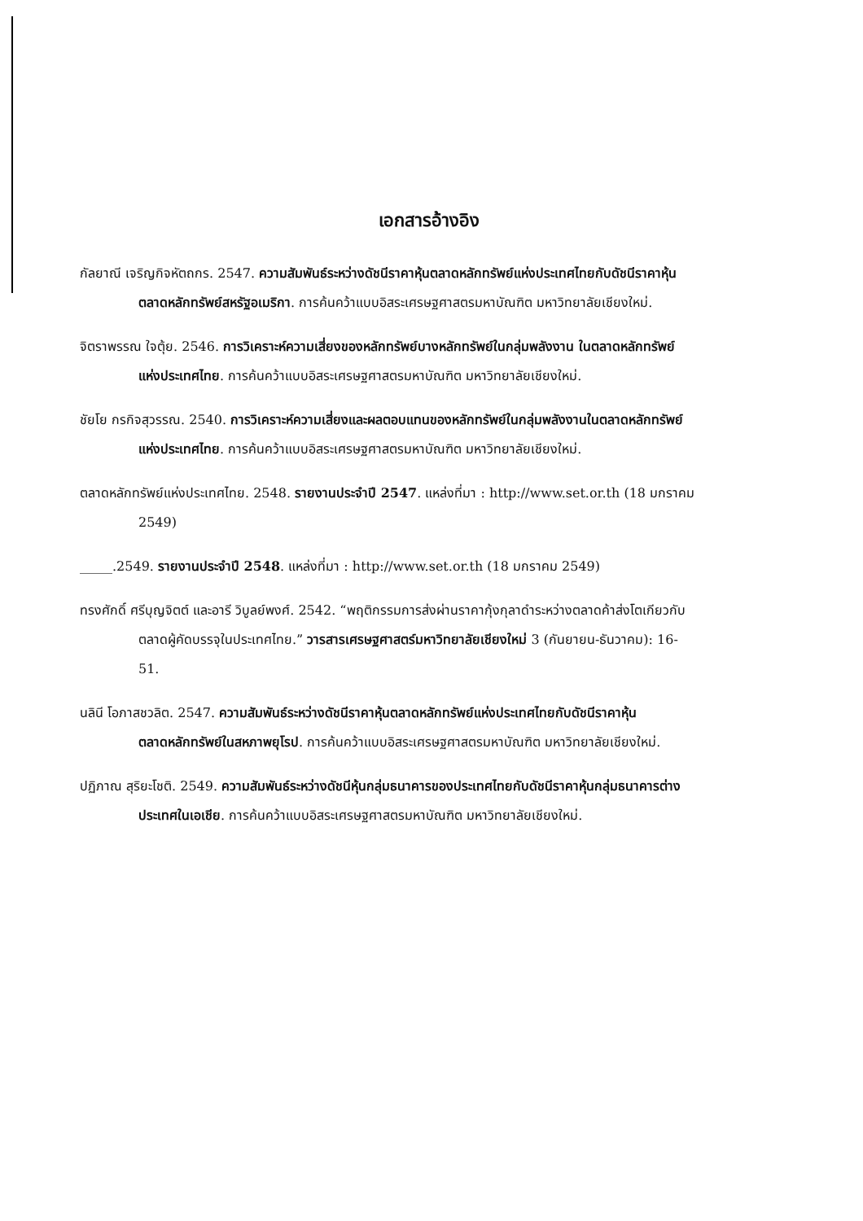เอกสารอ้างอิง
กัลยาณี เจริญกิจหัตถกร. 2547. ความสัมพันธ์ระหว่างดัชนีราคาหุ้นตลาดหลักทรัพย์แห่งประเทศไทยกับดัชนีราคาหุ้นตลาดหลักทรัพย์สหรัฐอเมริกา. การค้นคว้าแบบอิสระเศรษฐศาสตรมหาบัณฑิต มหาวิทยาลัยเชียงใหม่.
จิตราพรรณ ใจตุ้ย. 2546. การวิเคราะห์ความเสี่ยงของหลักทรัพย์บางหลักทรัพย์ในกลุ่มพลังงาน ในตลาดหลักทรัพย์แห่งประเทศไทย. การค้นคว้าแบบอิสระเศรษฐศาสตรมหาบัณฑิต มหาวิทยาลัยเชียงใหม่.
ชัยโย กรกิจสุวรรณ. 2540. การวิเคราะห์ความเสี่ยงและผลตอบแทนของหลักทรัพย์ในกลุ่มพลังงานในตลาดหลักทรัพย์แห่งประเทศไทย. การค้นคว้าแบบอิสระเศรษฐศาสตรมหาบัณฑิต มหาวิทยาลัยเชียงใหม่.
ตลาดหลักทรัพย์แห่งประเทศไทย. 2548. รายงานประจำปี 2547. แหล่งที่มา : http://www.set.or.th (18 มกราคม 2549)
_____.2549. รายงานประจำปี 2548. แหล่งที่มา : http://www.set.or.th (18 มกราคม 2549)
ทรงศักดิ์ ศรีบุญจิตต์ และอารี วิบูลย์พงศ์. 2542. “พฤติกรรมการส่งผ่านราคากุ้งกุลาดำระหว่างตลาดค้าส่งโตเกียวกับตลาดผู้คัดบรรจุในประเทศไทย.” วารสารเศรษฐศาสตร์มหาวิทยาลัยเชียงใหม่ 3 (กันยายน-ธันวาคม): 16-51.
นลินี โอภาสชวลิต. 2547. ความสัมพันธ์ระหว่างดัชนีราคาหุ้นตลาดหลักทรัพย์แห่งประเทศไทยกับดัชนีราคาหุ้นตลาดหลักทรัพย์ในสหภาพยุโรป. การค้นคว้าแบบอิสระเศรษฐศาสตรมหาบัณฑิต มหาวิทยาลัยเชียงใหม่.
ปฏิภาณ สุริยะโชติ. 2549. ความสัมพันธ์ระหว่างดัชนีหุ้นกลุ่มธนาคารของประเทศไทยกับดัชนีราคาหุ้นกลุ่มธนาคารต่างประเทศในเอเชีย. การค้นคว้าแบบอิสระเศรษฐศาสตรมหาบัณฑิต มหาวิทยาลัยเชียงใหม่.